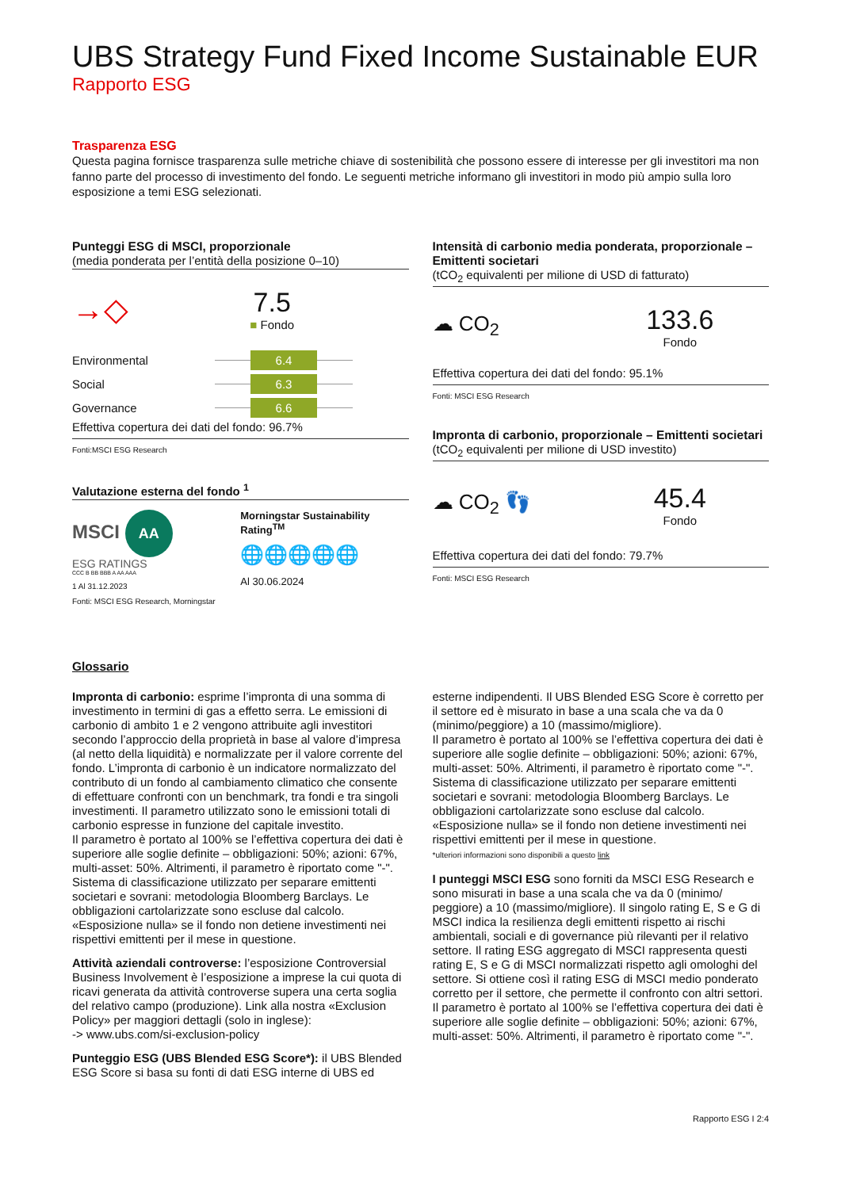UBS Strategy Fund Fixed Income Sustainable EUR
Rapporto ESG
Trasparenza ESG
Questa pagina fornisce trasparenza sulle metriche chiave di sostenibilità che possono essere di interesse per gli investitori ma non fanno parte del processo di investimento del fondo. Le seguenti metriche informano gli investitori in modo più ampio sulla loro esposizione a temi ESG selezionati.
Punteggi ESG di MSCI, proporzionale
(media ponderata per l’entità della posizione 0–10)
→◇
7.5
■ Fondo
Environmental 6.4
Social 6.3
Governance 6.6
Effettiva copertura dei dati del fondo: 96.7%
Fonti:MSCI ESG Research
Valutazione esterna del fondo <sup>1</sup>
MSCI AA
ESG RATINGS
CCC B BB BBB A AA AAA
1 Al 31.12.2023
Fonti: MSCI ESG Research, Morningstar
Morningstar Sustainability Rating<sup>TM</sup>
🌐🌐🌐🌐🌐
Al 30.06.2024
Intensità di carbonio media ponderata, proporzionale – Emittenti societari
(tCO<sub>2</sub> equivalenti per milione di USD di fatturato)
☁ CO<sub>2</sub>
133.6
Fondo
Effettiva copertura dei dati del fondo: 95.1%
Fonti: MSCI ESG Research
Impronta di carbonio, proporzionale – Emittenti societari
(tCO<sub>2</sub> equivalenti per milione di USD investito)
☁ CO<sub>2</sub> 👣
45.4
Fondo
Effettiva copertura dei dati del fondo: 79.7%
Fonti: MSCI ESG Research
Glossario
Impronta di carbonio: esprime l’impronta di una somma di investimento in termini di gas a effetto serra. Le emissioni di carbonio di ambito 1 e 2 vengono attribuite agli investitori secondo l’approccio della proprietà in base al valore d’impresa (al netto della liquidità) e normalizzate per il valore corrente del fondo. L’impronta di carbonio è un indicatore normalizzato del contributo di un fondo al cambiamento climatico che consente di effettuare confronti con un benchmark, tra fondi e tra singoli investimenti. Il parametro utilizzato sono le emissioni totali di carbonio espresse in funzione del capitale investito.
Il parametro è portato al 100% se l’effettiva copertura dei dati è superiore alle soglie definite – obbligazioni: 50%; azioni: 67%, multi-asset: 50%. Altrimenti, il parametro è riportato come "-".
Sistema di classificazione utilizzato per separare emittenti societari e sovrani: metodologia Bloomberg Barclays. Le obbligazioni cartolarizzate sono escluse dal calcolo.
«Esposizione nulla» se il fondo non detiene investimenti nei rispettivi emittenti per il mese in questione.
Attività aziendali controverse: l’esposizione Controversial Business Involvement è l’esposizione a imprese la cui quota di ricavi generata da attività controverse supera una certa soglia del relativo campo (produzione). Link alla nostra «Exclusion Policy» per maggiori dettagli (solo in inglese):
-> www.ubs.com/si-exclusion-policy
Punteggio ESG (UBS Blended ESG Score*): il UBS Blended ESG Score si basa su fonti di dati ESG interne di UBS ed
esterne indipendenti. Il UBS Blended ESG Score è corretto per il settore ed è misurato in base a una scala che va da 0 (minimo/peggiore) a 10 (massimo/migliore).
Il parametro è portato al 100% se l’effettiva copertura dei dati è superiore alle soglie definite – obbligazioni: 50%; azioni: 67%, multi-asset: 50%. Altrimenti, il parametro è riportato come "-".
Sistema di classificazione utilizzato per separare emittenti societari e sovrani: metodologia Bloomberg Barclays. Le obbligazioni cartolarizzate sono escluse dal calcolo.
«Esposizione nulla» se il fondo non detiene investimenti nei rispettivi emittenti per il mese in questione.
*ulteriori informazioni sono disponibili a questo link
I punteggi MSCI ESG sono forniti da MSCI ESG Research e sono misurati in base a una scala che va da 0 (minimo/ peggiore) a 10 (massimo/migliore). Il singolo rating E, S e G di MSCI indica la resilienza degli emittenti rispetto ai rischi ambientali, sociali e di governance più rilevanti per il relativo settore. Il rating ESG aggregato di MSCI rappresenta questi rating E, S e G di MSCI normalizzati rispetto agli omologhi del settore. Si ottiene così il rating ESG di MSCI medio ponderato corretto per il settore, che permette il confronto con altri settori.
Il parametro è portato al 100% se l’effettiva copertura dei dati è superiore alle soglie definite – obbligazioni: 50%; azioni: 67%, multi-asset: 50%. Altrimenti, il parametro è riportato come "-".
Rapporto ESG I 2:4